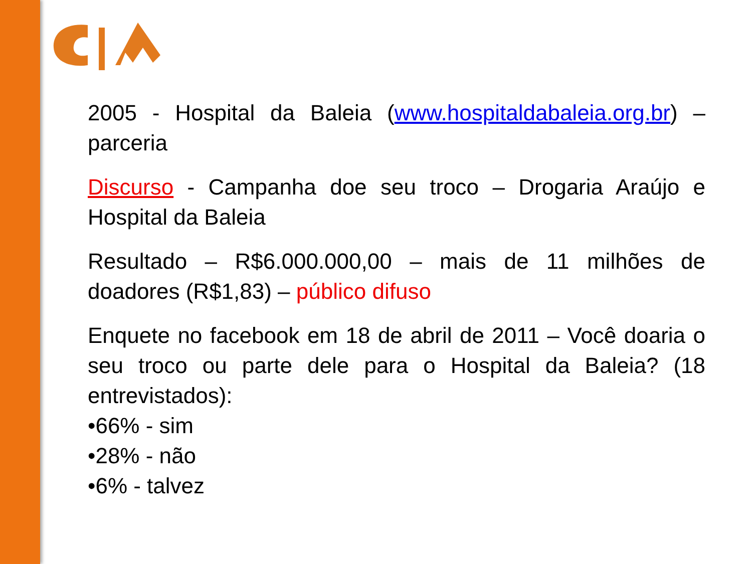2005 - Hospital da Baleia (www.hospitaldabaleia.org.br) – parceria
Discurso - Campanha doe seu troco – Drogaria Araújo e Hospital da Baleia
Resultado – R$6.000.000,00 – mais de 11 milhões de doadores (R$1,83) – público difuso
Enquete no facebook em 18 de abril de 2011 – Você doaria o seu troco ou parte dele para o Hospital da Baleia? (18 entrevistados):
•66% - sim
•28% - não
•6% - talvez